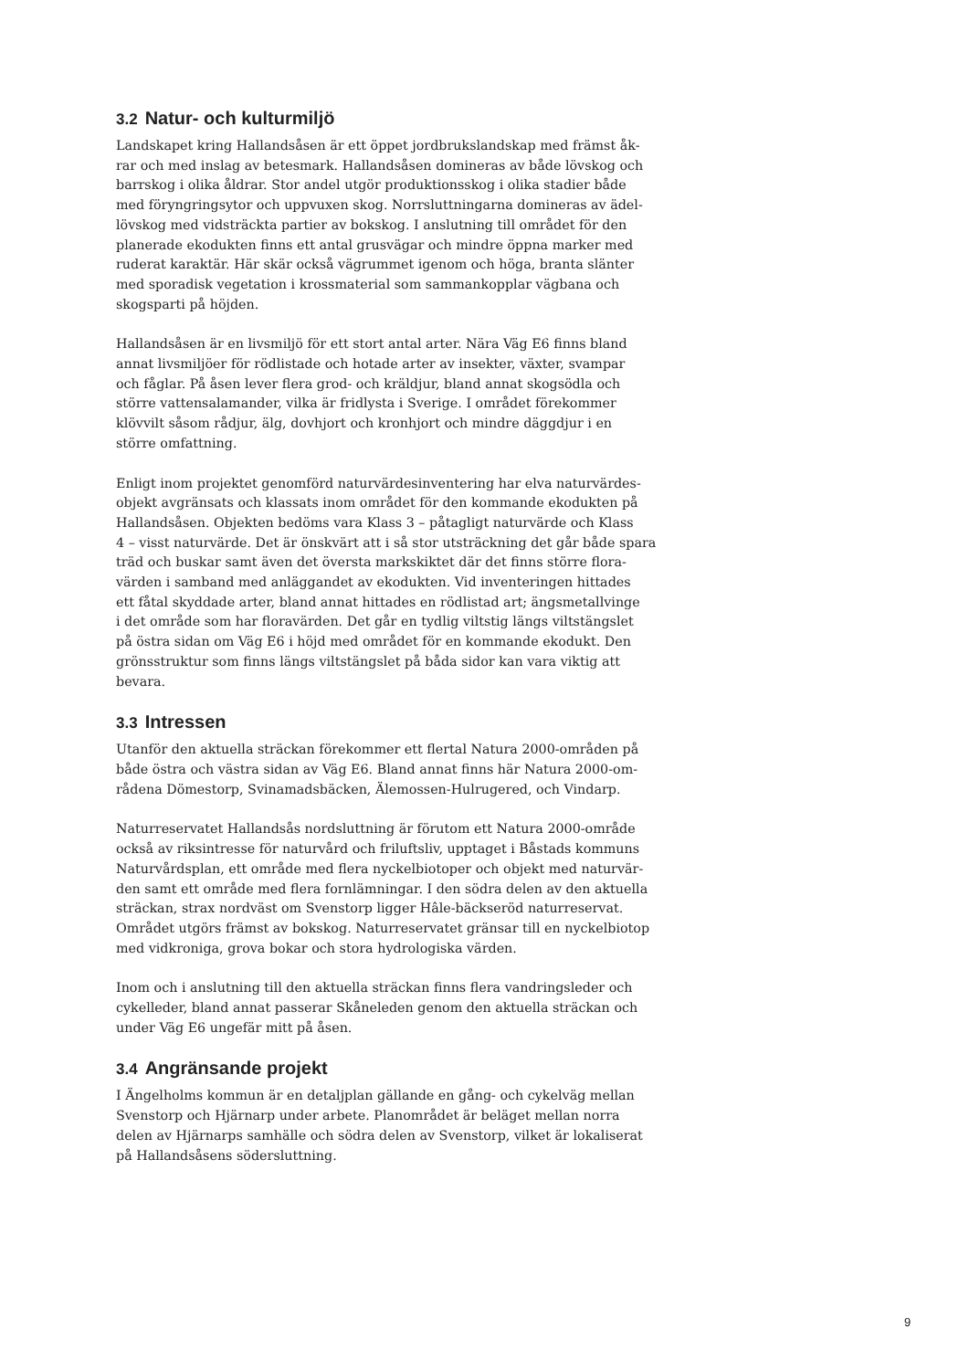3.2 Natur- och kulturmiljö
Landskapet kring Hallandsåsen är ett öppet jordbrukslandskap med främst åk-
rar och med inslag av betesmark. Hallandsåsen domineras av både lövskog och
barrskog i olika åldrar. Stor andel utgör produktionsskog i olika stadier både
med föryngringsytor och uppvuxen skog. Norrsluttningarna domineras av ädel-
lövskog med vidsträckta partier av bokskog. I anslutning till området för den
planerade ekodukten finns ett antal grusvägar och mindre öppna marker med
ruderat karaktär. Här skär också vägrummet igenom och höga, branta slänter
med sporadisk vegetation i krossmaterial som sammankopplar vägbana och
skogsparti på höjden.
Hallandsåsen är en livsmiljö för ett stort antal arter. Nära Väg E6 finns bland
annat livsmiljöer för rödlistade och hotade arter av insekter, växter, svampar
och fåglar. På åsen lever flera grod- och kräldjur, bland annat skogsödla och
större vattensalamander, vilka är fridlysta i Sverige. I området förekommer
klövvilt såsom rådjur, älg, dovhjort och kronhjort och mindre däggdjur i en
större omfattning.
Enligt inom projektet genomförd naturvärdesinventering har elva naturvärdes-
objekt avgränsats och klassats inom området för den kommande ekodukten på
Hallandsåsen. Objekten bedöms vara Klass 3 – påtagligt naturvärde och Klass
4 – visst naturvärde. Det är önskvärt att i så stor utsträckning det går både spara
träd och buskar samt även det översta markskiktet där det finns större flora-
värden i samband med anläggandet av ekodukten. Vid inventeringen hittades
ett fåtal skyddade arter, bland annat hittades en rödlistad art; ängsmetallvinge
i det område som har floravärden. Det går en tydlig viltstig längs viltstängslet
på östra sidan om Väg E6 i höjd med området för en kommande ekodukt. Den
grönsstruktur som finns längs viltstängslet på båda sidor kan vara viktig att
bevara.
3.3 Intressen
Utanför den aktuella sträckan förekommer ett flertal Natura 2000-områden på
både östra och västra sidan av Väg E6. Bland annat finns här Natura 2000-om-
rådena Dömestorp, Svinamadsbäcken, Älemossen-Hulrugered, och Vindarp.
Naturreservatet Hallandsås nordsluttning är förutom ett Natura 2000-område
också av riksintresse för naturvård och friluftsliv, upptaget i Båstads kommuns
Naturvårdsplan, ett område med flera nyckelbiotoper och objekt med naturvär-
den samt ett område med flera fornlämningar. I den södra delen av den aktuella
sträckan, strax nordväst om Svenstorp ligger Hâle-bäckseröd naturreservat.
Området utgörs främst av bokskog. Naturreservatet gränsar till en nyckelbiotop
med vidkroniga, grova bokar och stora hydrologiska värden.
Inom och i anslutning till den aktuella sträckan finns flera vandringsleder och
cykelleder, bland annat passerar Skåneleden genom den aktuella sträckan och
under Väg E6 ungefär mitt på åsen.
3.4 Angränsande projekt
I Ängelholms kommun är en detaljplan gällande en gång- och cykelväg mellan
Svenstorp och Hjärnarp under arbete. Planområdet är beläget mellan norra
delen av Hjärnarps samhälle och södra delen av Svenstorp, vilket är lokaliserat
på Hallandsåsens södersluttning.
9